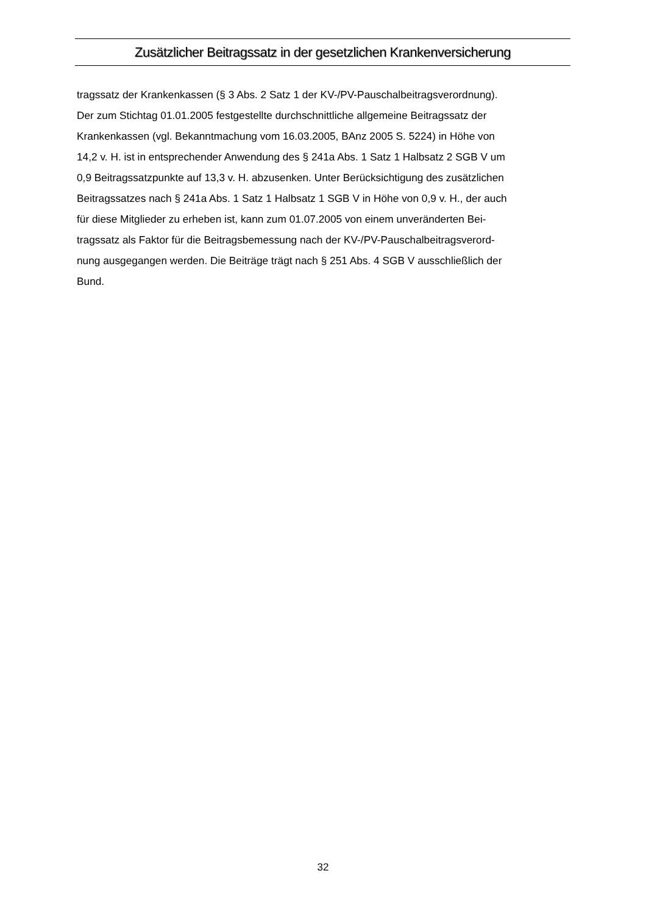Zusätzlicher Beitragssatz in der gesetzlichen Krankenversicherung
tragssatz der Krankenkassen (§ 3 Abs. 2 Satz 1 der KV-/PV-Pauschalbeitragsverordnung).
Der zum Stichtag 01.01.2005 festgestellte durchschnittliche allgemeine Beitragssatz der
Krankenkassen (vgl. Bekanntmachung vom 16.03.2005, BAnz 2005 S. 5224) in Höhe von
14,2 v. H. ist in entsprechender Anwendung des § 241a Abs. 1 Satz 1 Halbsatz 2 SGB V um
0,9 Beitragssatzpunkte auf 13,3 v. H. abzusenken. Unter Berücksichtigung des zusätzlichen
Beitragssatzes nach § 241a Abs. 1 Satz 1 Halbsatz 1 SGB V in Höhe von 0,9 v. H., der auch
für diese Mitglieder zu erheben ist, kann zum 01.07.2005 von einem unveränderten Bei-
tragssatz als Faktor für die Beitragsbemessung nach der KV-/PV-Pauschalbeitragsverord-
nung ausgegangen werden. Die Beiträge trägt nach § 251 Abs. 4 SGB V ausschließlich der
Bund.
32